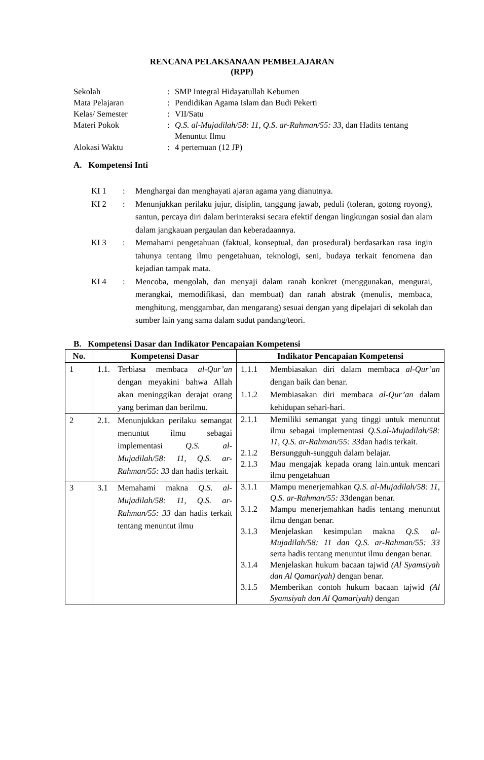RENCANA PELAKSANAAN PEMBELAJARAN
(RPP)
Sekolah: SMP Integral Hidayatullah Kebumen
Mata Pelajaran: Pendidikan Agama Islam dan Budi Pekerti
Kelas/ Semester: VII/Satu
Materi Pokok: Q.S. al-Mujadilah/58: 11, Q.S. ar-Rahman/55: 33, dan Hadits tentang Menuntut Ilmu
Alokasi Waktu: 4 pertemuan (12 JP)
A. Kompetensi Inti
KI 1: Menghargai dan menghayati ajaran agama yang dianutnya.
KI 2: Menunjukkan perilaku jujur, disiplin, tanggung jawab, peduli (toleran, gotong royong), santun, percaya diri dalam berinteraksi secara efektif dengan lingkungan sosial dan alam dalam jangkauan pergaulan dan keberadaannya.
KI 3: Memahami pengetahuan (faktual, konseptual, dan prosedural) berdasarkan rasa ingin tahunya tentang ilmu pengetahuan, teknologi, seni, budaya terkait fenomena dan kejadian tampak mata.
KI 4: Mencoba, mengolah, dan menyaji dalam ranah konkret (menggunakan, mengurai, merangkai, memodifikasi, dan membuat) dan ranah abstrak (menulis, membaca, menghitung, menggambar, dan mengarang) sesuai dengan yang dipelajari di sekolah dan sumber lain yang sama dalam sudut pandang/teori.
B. Kompetensi Dasar dan Indikator Pencapaian Kompetensi
| No. | Kompetensi Dasar | Indikator Pencapaian Kompetensi |
| --- | --- | --- |
| 1 | 1.1. Terbiasa membaca al-Qur’an dengan meyakini bahwa Allah akan meninggikan derajat orang yang beriman dan berilmu. | 1.1.1 Membiasakan diri dalam membaca al-Qur’an dengan baik dan benar. 1.1.2 Membiasakan diri membaca al-Qur’an dalam kehidupan sehari-hari. |
| 2 | 2.1. Menunjukkan perilaku semangat menuntut ilmu sebagai implementasi Q.S. al-Mujadilah/58: 11, Q.S. ar-Rahman/55: 33 dan hadis terkait. | 2.1.1 Memiliki semangat yang tinggi untuk menuntut ilmu sebagai implementasi Q.S.al-Mujadilah/58: 11, Q.S. ar-Rahman/55: 33 dan hadis terkait. 2.1.2 Bersungguh-sungguh dalam belajar. 2.1.3 Mau mengajak kepada orang lain.untuk mencari ilmu pengetahuan |
| 3 | 3.1 Memahami makna Q.S. al-Mujadilah/58: 11, Q.S. ar-Rahman/55: 33 dan hadis terkait tentang menuntut ilmu | 3.1.1 Mampu menerjemahkan Q.S. al-Mujadilah/58: 11, Q.S. ar-Rahman/55: 33 dengan benar. 3.1.2 Mampu menerjemahkan hadis tentang menuntut ilmu dengan benar. 3.1.3 Menjelaskan kesimpulan makna Q.S. al-Mujadilah/58: 11 dan Q.S. ar-Rahman/55: 33 serta hadis tentang menuntut ilmu dengan benar. 3.1.4 Menjelaskan hukum bacaan tajwid (Al Syamsiyah dan Al Qamariyah) dengan benar. 3.1.5 Memberikan contoh hukum bacaan tajwid (Al Syamsiyah dan Al Qamariyah) dengan |